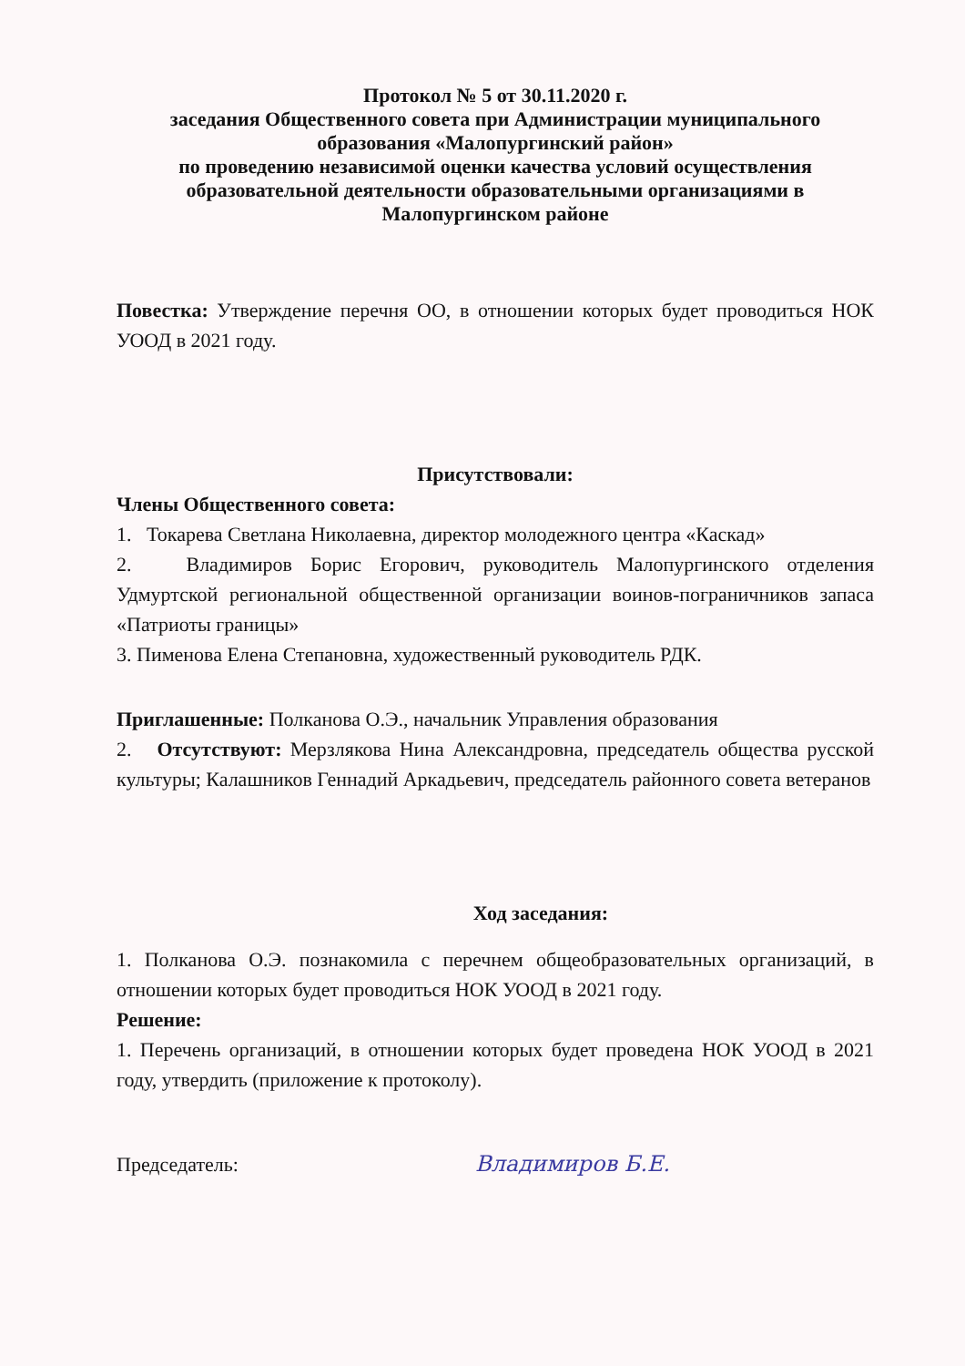Протокол № 5 от 30.11.2020 г.
заседания Общественного совета при Администрации муниципального образования «Малопургинский район»
по проведению независимой оценки качества условий осуществления образовательной деятельности образовательными организациями в Малопургинском районе
Повестка: Утверждение перечня ОО, в отношении которых будет проводиться НОК УООД в 2021 году.
Присутствовали:
Члены Общественного совета:
1. Токарева Светлана Николаевна, директор молодежного центра «Каскад»
2. Владимиров Борис Егорович, руководитель Малопургинского отделения Удмуртской региональной общественной организации воинов-пограничников запаса «Патриоты границы»
3. Пименова Елена Степановна, художественный руководитель РДК.
Приглашенные: Полканова О.Э., начальник Управления образования
2. Отсутствуют: Мерзлякова Нина Александровна, председатель общества русской культуры; Калашников Геннадий Аркадьевич, председатель районного совета ветеранов
Ход заседания:
1. Полканова О.Э. познакомила с перечнем общеобразовательных организаций, в отношении которых будет проводиться НОК УООД в 2021 году.
Решение:
1. Перечень организаций, в отношении которых будет проведена НОК УООД в 2021 году, утвердить (приложение к протоколу).
Председатель: Владимиров Б.Е.